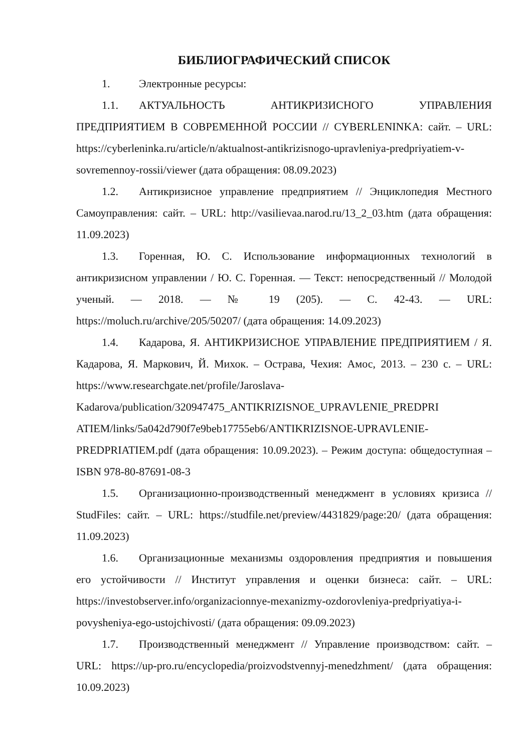БИБЛИОГРАФИЧЕСКИЙ СПИСОК
1. Электронные ресурсы:
1.1. АКТУАЛЬНОСТЬ АНТИКРИЗИСНОГО УПРАВЛЕНИЯ ПРЕДПРИЯТИЕМ В СОВРЕМЕННОЙ РОССИИ // CYBERLENINKA: сайт. – URL: https://cyberleninka.ru/article/n/aktualnost-antikrizisnogo-upravleniya-predpriyatiem-v-sovremennoy-rossii/viewer (дата обращения: 08.09.2023)
1.2. Антикризисное управление предприятием // Энциклопедия Местного Самоуправления: сайт. – URL: http://vasilievaa.narod.ru/13_2_03.htm (дата обращения: 11.09.2023)
1.3. Горенная, Ю. С. Использование информационных технологий в антикризисном управлении / Ю. С. Горенная. — Текст: непосредственный // Молодой ученый. — 2018. — № 19 (205). — С. 42-43. — URL: https://moluch.ru/archive/205/50207/ (дата обращения: 14.09.2023)
1.4. Кадарова, Я. АНТИКРИЗИСНОЕ УПРАВЛЕНИЕ ПРЕДПРИЯТИЕМ / Я. Кадарова, Я. Маркович, Й. Михок. – Острава, Чехия: Амос, 2013. – 230 с. – URL: https://www.researchgate.net/profile/Jaroslava-Kadarova/publication/320947475_ANTIKRIZISNOE_UPRAVLENIE_PREDPRI ATIEM/links/5a042d790f7e9beb17755eb6/ANTIKRIZISNOE-UPRAVLENIE-PREDPRIATIEM.pdf (дата обращения: 10.09.2023). – Режим доступа: общедоступная – ISBN 978-80-87691-08-3
1.5. Организационно-производственный менеджмент в условиях кризиса // StudFiles: сайт. – URL: https://studfile.net/preview/4431829/page:20/ (дата обращения: 11.09.2023)
1.6. Организационные механизмы оздоровления предприятия и повышения его устойчивости // Институт управления и оценки бизнеса: сайт. – URL: https://investobserver.info/organizacionnye-mexanizmy-ozdorovleniya-predpriyatiya-i-povysheniya-ego-ustojchivosti/ (дата обращения: 09.09.2023)
1.7. Производственный менеджмент // Управление производством: сайт. – URL: https://up-pro.ru/encyclopedia/proizvodstvennyj-menedzhment/ (дата обращения: 10.09.2023)